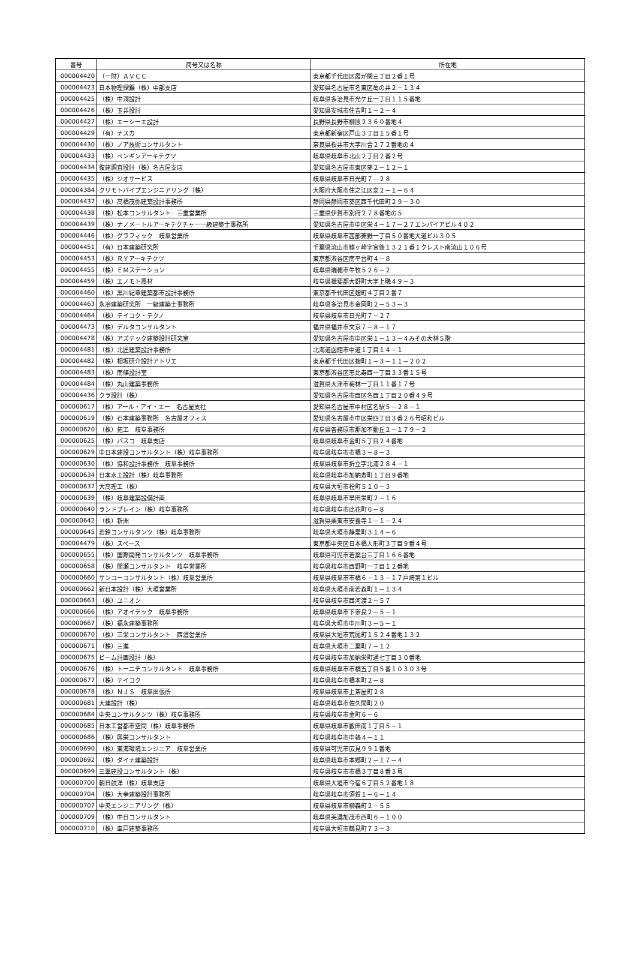| 番号 | 商号又は名称 | 所在地 |
| --- | --- | --- |
| 000004420 | （一財）ＡＶＣＣ | 東京都千代田区霞が関三丁目２番１号 |
| 000004423 | 日本物理探鑛（株）中部支店 | 愛知県名古屋市名東区亀の井２－１３４ |
| 000004425 | （株）中洞設計 | 岐阜県多治見市光ケ丘一丁目１１５番地 |
| 000004426 | （株）玉井設計 | 愛知県安城市住吉町１－２－４ |
| 000004427 | （株）エーシーエ設計 | 長野県長野市柳原２３６０番地４ |
| 000004429 | （有）ナスカ | 東京都新宿区戸山３丁目１５番１号 |
| 000004430 | （株）ノア技術コンサルタント | 奈良県桜井市大字川合２７２番地の４ |
| 000004433 | （株）ペンギンアーキテクツ | 岐阜県岐阜市北山２丁目２番２号 |
| 000004434 | 復建調査設計（株）名古屋支店 | 愛知県名古屋市東区葵２－１２－１ |
| 000004435 | （株）ジオサービス | 岐阜県岐阜市日光町７－２８ |
| 000004384 | クリモトパイプエンジニアリング（株） | 大阪府大阪市住之江区泉２－１－６４ |
| 000004437 | （株）高橋茂弥建築設計事務所 | 静岡県静岡市葵区西千代田町２９－３０ |
| 000004438 | （株）松本コンサルタント 三重営業所 | 三重県伊賀市別府２７８番地の５ |
| 000004439 | （株）ナノメートルアーキテクチャー一級建築士事務所 | 愛知県名古屋市中区栄４－１７－２７エンパイアビル４０２ |
| 000004446 | （株）グラフィック 岐阜営業所 | 岐阜県岐阜市茜部菱野一丁目５０番地大道ビル３０５ |
| 000004451 | （有）日本建築研究所 | 千葉県流山市鰭ヶ崎字宮後１３２１番１クレスト南流山１０６号 |
| 000004453 | （株）ＲＹアーキテクツ | 東京都渋谷区南平台町４－８ |
| 000004455 | （株）ＥＭステーション | 岐阜県瑞穂市牛牧５２６－２ |
| 000004459 | （株）エノモト農材 | 岐阜県揖斐郡大野町大字上磯４９－３ |
| 000004460 | （株）黒川紀章建築都市設計事務所 | 東京都千代田区麹町４丁目２番７ |
| 000004463 | 永冶建築研究所 一級建築士事務所 | 岐阜県多治見市金岡町２－５３－３ |
| 000004464 | （株）テイコク・テクノ | 岐阜県岐阜市日光町７－２７ |
| 000004473 | （株）デルタコンサルタント | 福井県福井市文京７－８－１７ |
| 000004478 | （株）アズテック建築設計研究室 | 愛知県名古屋市中区栄１－１３－４みその大林５階 |
| 000004481 | （株）北匠建築設計事務所 | 北海道函館市中道１丁目１４－１ |
| 000004482 | （株）相坂研介設計アトリエ | 東京都千代田区麹町１－３－１１－２０２ |
| 000004483 | （株）南條設計室 | 東京都渋谷区恵比寿西一丁目３３番１５号 |
| 000004484 | （株）丸山建築事務所 | 滋賀県大津市梅林一丁目１１番１７号 |
| 000004436 | クラ設計（株） | 愛知県名古屋市西区名西１丁目２０番４９号 |
| 000000617 | （株）アール・アイ・エー 名古屋支社 | 愛知県名古屋市中村区名駅５－２８－１ |
| 000000619 | （株）石本建築事務所 名古屋オフィス | 愛知県名古屋市中区栄四丁目３番２６号昭和ビル |
| 000000620 | （株）拓工 岐阜事務所 | 岐阜県各務原市那加不動丘２－１７９－２ |
| 000000625 | （株）パスコ 岐阜支店 | 岐阜県岐阜市金町５丁目２４番地 |
| 000000629 | 中日本建設コンサルタント（株）岐阜事務所 | 岐阜県岐阜市市橋３－８－３ |
| 000000630 | （株）協和設計事務所 岐阜事務所 | 岐阜県岐阜市折立字北浦２８４－１ |
| 000000634 | 日本水工設計（株）岐阜事務所 | 岐阜県岐阜市加納寿町１丁目９番地 |
| 000000637 | 大高理工（株） | 岐阜県大垣市桧町５１０－３ |
| 000000639 | （株）岐阜建築設備計画 | 岐阜県岐阜市早田栄町２－１６ |
| 000000640 | ランドブレイン（株）岐阜事務所 | 岐阜県岐阜市此花町６－８ |
| 000000642 | （株）新洲 | 滋賀県栗東市安養寺１－１－２４ |
| 000000645 | 若鈴コンサルタンツ（株）岐阜事務所 | 岐阜県大垣市静里町３１４－６ |
| 000004479 | （株）スペース | 東京都中央区日本橋人形町３丁目９番４号 |
| 000000655 | （株）国際開発コンサルタンツ 岐阜事務所 | 岐阜県可児市若葉台三丁目１６６番地 |
| 000000658 | （株）間瀬コンサルタント 岐阜営業所 | 岐阜県岐阜市西野町一丁目１２番地 |
| 000000660 | サンコーコンサルタント（株）岐阜営業所 | 岐阜県岐阜市市橋６－１３－１７戸崎第１ビル |
| 000000662 | 新日本設計（株）大垣営業所 | 岐阜県大垣市南若森町１－１３４ |
| 000000663 | （株）ユニオン | 岐阜県岐阜市西河渡２－５７ |
| 000000666 | （株）アオイテック 岐阜事務所 | 岐阜県岐阜市下奈良２－５－１ |
| 000000667 | （株）福永建築事務所 | 岐阜県大垣市中川町３－５－１ |
| 000000670 | （株）三栄コンサルタント 西濃営業所 | 岐阜県大垣市荒尾町１５２４番地１３２ |
| 000000671 | （株）三進 | 岐阜県大垣市二葉町７－１２ |
| 000000675 | ビーム計画設計（株） | 岐阜県岐阜市加納栄町通七丁目３０番地 |
| 000000676 | （株）トーニチコンサルタント 岐阜事務所 | 岐阜県岐阜市市橋五丁目５番１０３０３号 |
| 000000677 | （株）テイコク | 岐阜県岐阜市橋本町２－８ |
| 000000678 | （株）ＮＪＳ 岐阜出張所 | 岐阜県岐阜市上茶屋町２８ |
| 000000681 | 大建設計（株） | 岐阜県岐阜市佐久間町２０ |
| 000000684 | 中央コンサルタンツ（株）岐阜事務所 | 岐阜県岐阜市金町６－６ |
| 000000685 | 日本工営都市空間（株）岐阜事務所 | 岐阜県岐阜市藪田南１丁目５－１ |
| 000000686 | （株）興栄コンサルタント | 岐阜県岐阜市中鶉４－１１ |
| 000000690 | （株）東海環境エンジニア 岐阜営業所 | 岐阜県可児市広見９９１番地 |
| 000000692 | （株）ダイナ建築設計 | 岐阜県岐阜市本郷町２－１７－４ |
| 000000699 | 三翠建設コンサルタント（株） | 岐阜県岐阜市市橋３丁目８番３号 |
| 000000700 | 朝日航洋（株）岐阜支店 | 岐阜県大垣市今宿６丁目５２番地１８ |
| 000000704 | （株）大幸建築設計事務所 | 岐阜県岐阜市須賀１－６－１４ |
| 000000707 | 中央エンジニアリング（株） | 岐阜県岐阜市柳森町２－５５ |
| 000000709 | （株）中日コンサルタント | 岐阜県美濃加茂市西町６－１００ |
| 000000710 | （株）車戸建築事務所 | 岐阜県大垣市鶴見町７３－３ |